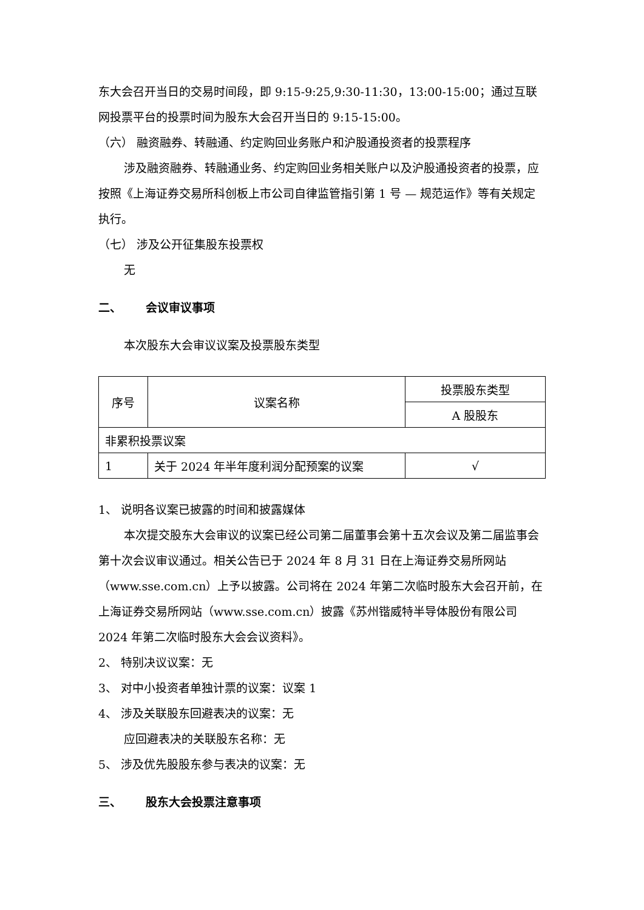东大会召开当日的交易时间段，即 9:15-9:25,9:30-11:30，13:00-15:00；通过互联网投票平台的投票时间为股东大会召开当日的 9:15-15:00。
（六） 融资融券、转融通、约定购回业务账户和沪股通投资者的投票程序
涉及融资融券、转融通业务、约定购回业务相关账户以及沪股通投资者的投票，应按照《上海证券交易所科创板上市公司自律监管指引第 1 号 — 规范运作》等有关规定执行。
（七） 涉及公开征集股东投票权
无
二、 会议审议事项
本次股东大会审议议案及投票股东类型
| 序号 | 议案名称 | 投票股东类型 |
| | | A 股股东 |
| 非累积投票议案 | | |
| 1 | 关于 2024 年半年度利润分配预案的议案 | √ |
1、 说明各议案已披露的时间和披露媒体
本次提交股东大会审议的议案已经公司第二届董事会第十五次会议及第二届监事会第十次会议审议通过。相关公告已于 2024 年 8 月 31 日在上海证券交易所网站（www.sse.com.cn）上予以披露。公司将在 2024 年第二次临时股东大会召开前，在上海证券交易所网站（www.sse.com.cn）披露《苏州锴威特半导体股份有限公司 2024 年第二次临时股东大会会议资料》。
2、 特别决议议案：无
3、 对中小投资者单独计票的议案：议案 1
4、 涉及关联股东回避表决的议案：无
应回避表决的关联股东名称：无
5、 涉及优先股股东参与表决的议案：无
三、 股东大会投票注意事项